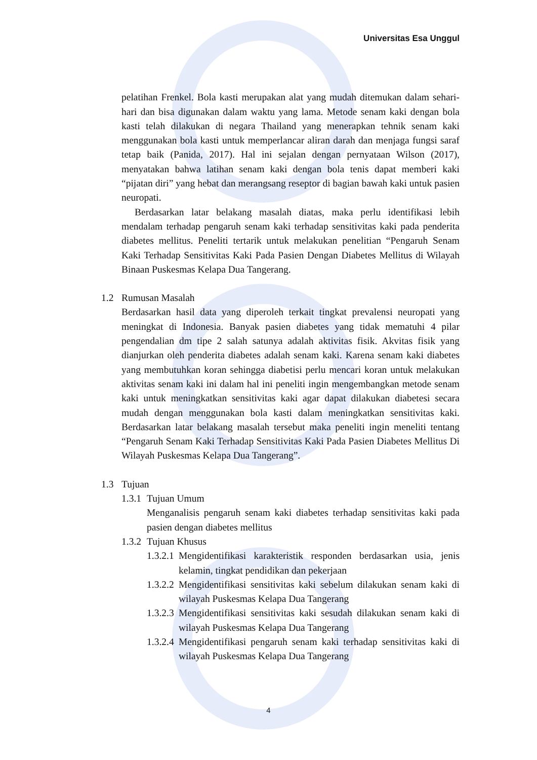Universitas Esa Unggul
pelatihan Frenkel. Bola kasti merupakan alat yang mudah ditemukan dalam sehari-hari dan bisa digunakan dalam waktu yang lama. Metode senam kaki dengan bola kasti telah dilakukan di negara Thailand yang menerapkan tehnik senam kaki menggunakan bola kasti untuk memperlancar aliran darah dan menjaga fungsi saraf tetap baik (Panida, 2017). Hal ini sejalan dengan pernyataan Wilson (2017), menyatakan bahwa latihan senam kaki dengan bola tenis dapat memberi kaki “pijatan diri” yang hebat dan merangsang reseptor di bagian bawah kaki untuk pasien neuropati.
Berdasarkan latar belakang masalah diatas, maka perlu identifikasi lebih mendalam terhadap pengaruh senam kaki terhadap sensitivitas kaki pada penderita diabetes mellitus. Peneliti tertarik untuk melakukan penelitian “Pengaruh Senam Kaki Terhadap Sensitivitas Kaki Pada Pasien Dengan Diabetes Mellitus di Wilayah Binaan Puskesmas Kelapa Dua Tangerang.
1.2 Rumusan Masalah
Berdasarkan hasil data yang diperoleh terkait tingkat prevalensi neuropati yang meningkat di Indonesia. Banyak pasien diabetes yang tidak mematuhi 4 pilar pengendalian dm tipe 2 salah satunya adalah aktivitas fisik. Akvitas fisik yang dianjurkan oleh penderita diabetes adalah senam kaki. Karena senam kaki diabetes yang membutuhkan koran sehingga diabetisi perlu mencari koran untuk melakukan aktivitas senam kaki ini dalam hal ini peneliti ingin mengembangkan metode senam kaki untuk meningkatkan sensitivitas kaki agar dapat dilakukan diabetesi secara mudah dengan menggunakan bola kasti dalam meningkatkan sensitivitas kaki. Berdasarkan latar belakang masalah tersebut maka peneliti ingin meneliti tentang “Pengaruh Senam Kaki Terhadap Sensitivitas Kaki Pada Pasien Diabetes Mellitus Di Wilayah Puskesmas Kelapa Dua Tangerang”.
1.3 Tujuan
1.3.1 Tujuan Umum
Menganalisis pengaruh senam kaki diabetes terhadap sensitivitas kaki pada pasien dengan diabetes mellitus
1.3.2 Tujuan Khusus
1.3.2.1
Mengidentifikasi karakteristik responden berdasarkan usia, jenis kelamin, tingkat pendidikan dan pekerjaan
1.3.2.2
Mengidentifikasi sensitivitas kaki sebelum dilakukan senam kaki di wilayah Puskesmas Kelapa Dua Tangerang
1.3.2.3
Mengidentifikasi sensitivitas kaki sesudah dilakukan senam kaki di wilayah Puskesmas Kelapa Dua Tangerang
1.3.2.4
Mengidentifikasi pengaruh senam kaki terhadap sensitivitas kaki di wilayah Puskesmas Kelapa Dua Tangerang
4